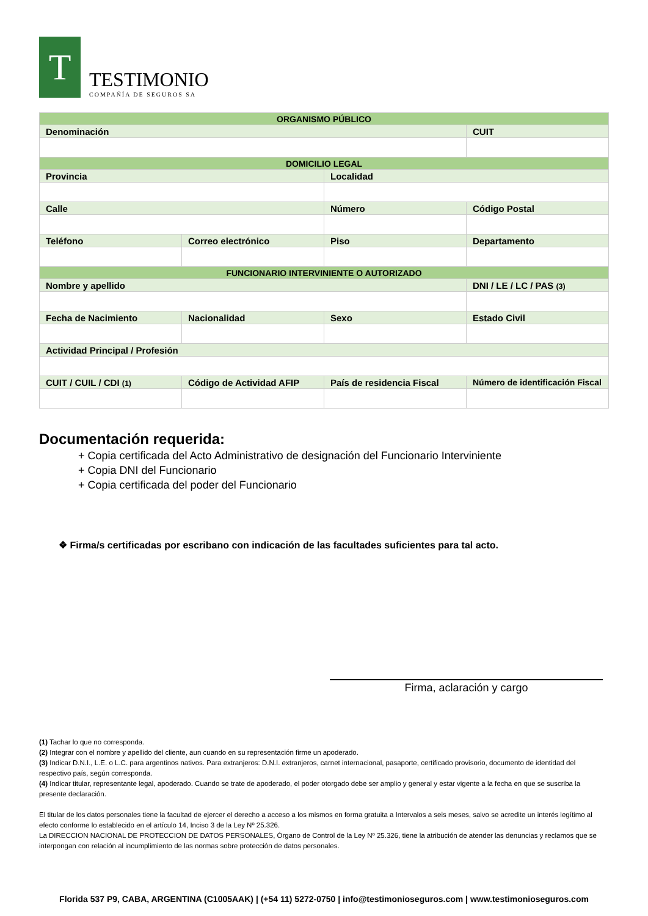T
TESTIMONIO
COMPAÑÍA DE SEGUROS SA
| ORGANISMO PÚBLICO | | | |
| --- | --- | --- | --- |
| Denominación | | | CUIT |
| DOMICILIO LEGAL | | | |
| Provincia | | Localidad | |
| Calle | | Número | Código Postal |
| Teléfono | Correo electrónico | Piso | Departamento |
| FUNCIONARIO INTERVINIENTE O AUTORIZADO | | | |
| Nombre y apellido | | | DNI / LE / LC / PAS (3) |
| Fecha de Nacimiento | Nacionalidad | Sexo | Estado Civil |
| Actividad Principal / Profesión | | | |
| CUIT / CUIL / CDI (1) | Código de Actividad AFIP | País de residencia Fiscal | Número de identificación Fiscal |
Documentación requerida:
+ Copia certificada del Acto Administrativo de designación del Funcionario Interviniente
+ Copia DNI del Funcionario
+ Copia certificada del poder del Funcionario
❖ Firma/s certificadas por escribano con indicación de las facultades suficientes para tal acto.
Firma, aclaración y cargo
(1) Tachar lo que no corresponda.
(2) Integrar con el nombre y apellido del cliente, aun cuando en su representación firme un apoderado.
(3) Indicar D.N.I., L.E. o L.C. para argentinos nativos. Para extranjeros: D.N.I. extranjeros, carnet internacional, pasaporte, certificado provisorio, documento de identidad del respectivo país, según corresponda.
(4) Indicar titular, representante legal, apoderado. Cuando se trate de apoderado, el poder otorgado debe ser amplio y general y estar vigente a la fecha en que se suscriba la presente declaración.
El titular de los datos personales tiene la facultad de ejercer el derecho a acceso a los mismos en forma gratuita a Intervalos a seis meses, salvo se acredite un interés legítimo al efecto conforme lo establecido en el artículo 14, Inciso 3 de la Ley Nº 25.326.
La DIRECCION NACIONAL DE PROTECCION DE DATOS PERSONALES, Órgano de Control de la Ley Nº 25.326, tiene la atribución de atender las denuncias y reclamos que se interpongan con relación al incumplimiento de las normas sobre protección de datos personales.
Florida 537 P9, CABA, ARGENTINA (C1005AAK) | (+54 11) 5272-0750 | info@testimonioseguros.com | www.testimonioseguros.com